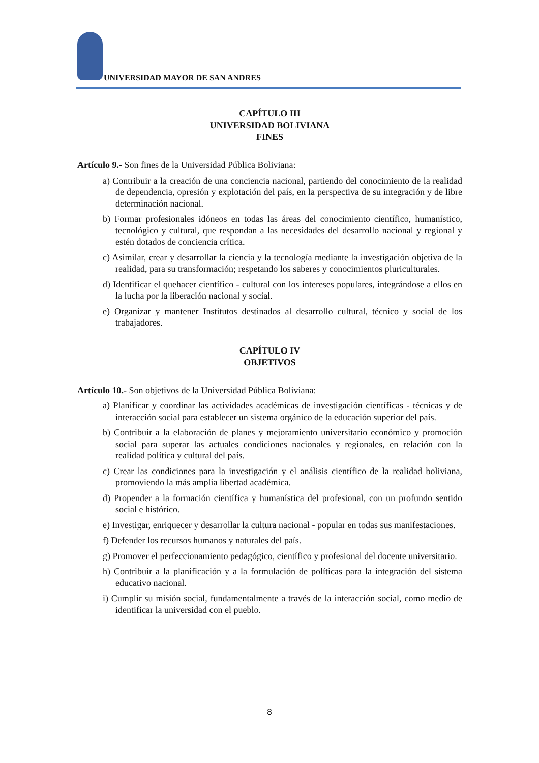UNIVERSIDAD MAYOR DE SAN ANDRES
CAPÍTULO III
UNIVERSIDAD BOLIVIANA
FINES
Artículo 9.- Son fines de la Universidad Pública Boliviana:
a) Contribuir a la creación de una conciencia nacional, partiendo del conocimiento de la realidad de dependencia, opresión y explotación del país, en la perspectiva de su integración y de libre determinación nacional.
b) Formar profesionales idóneos en todas las áreas del conocimiento científico, humanístico, tecnológico y cultural, que respondan a las necesidades del desarrollo nacional y regional y estén dotados de conciencia crítica.
c) Asimilar, crear y desarrollar la ciencia y la tecnología mediante la investigación objetiva de la realidad, para su transformación; respetando los saberes y conocimientos pluriculturales.
d) Identificar el quehacer científico - cultural con los intereses populares, integrándose a ellos en la lucha por la liberación nacional y social.
e) Organizar y mantener Institutos destinados al desarrollo cultural, técnico y social de los trabajadores.
CAPÍTULO IV
OBJETIVOS
Artículo 10.- Son objetivos de la Universidad Pública Boliviana:
a) Planificar y coordinar las actividades académicas de investigación científicas - técnicas y de interacción social para establecer un sistema orgánico de la educación superior del país.
b) Contribuir a la elaboración de planes y mejoramiento universitario económico y promoción social para superar las actuales condiciones nacionales y regionales, en relación con la realidad política y cultural del país.
c) Crear las condiciones para la investigación y el análisis científico de la realidad boliviana, promoviendo la más amplia libertad académica.
d) Propender a la formación científica y humanística del profesional, con un profundo sentido social e histórico.
e) Investigar, enriquecer y desarrollar la cultura nacional - popular en todas sus manifestaciones.
f) Defender los recursos humanos y naturales del país.
g) Promover el perfeccionamiento pedagógico, científico y profesional del docente universitario.
h) Contribuir a la planificación y a la formulación de políticas para la integración del sistema educativo nacional.
i) Cumplir su misión social, fundamentalmente a través de la interacción social, como medio de identificar la universidad con el pueblo.
8